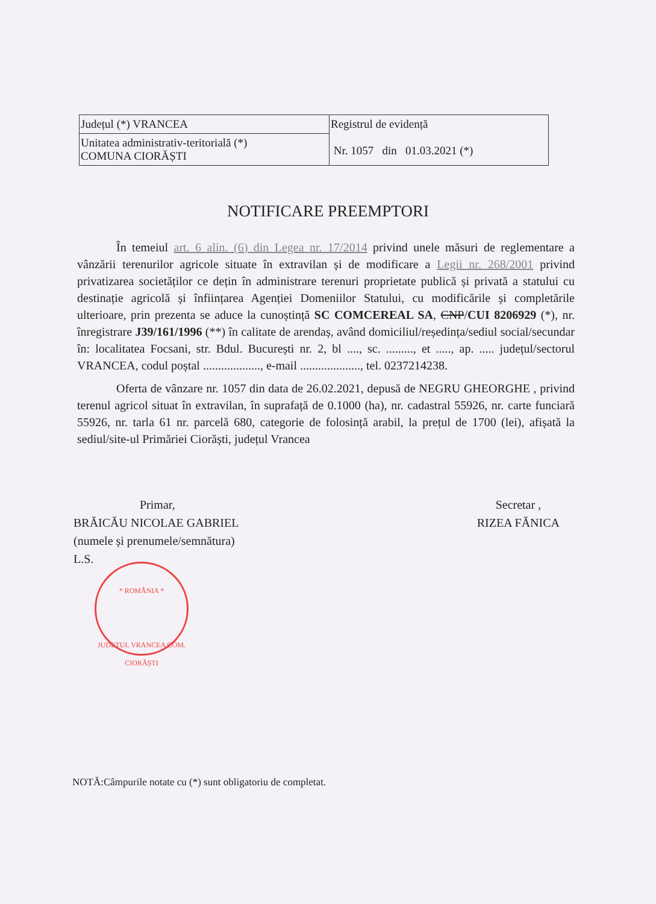| Județul (*) VRANCEA | Registrul de evidență Nr. 1057 din 01.03.2021 (*) |
| Unitatea administrativ-teritorială (*) COMUNA CIORĂȘTI | |
NOTIFICARE PREEMPTORI
În temeiul art. 6 alin. (6) din Legea nr. 17/2014 privind unele măsuri de reglementare a vânzării terenurilor agricole situate în extravilan și de modificare a Legii nr. 268/2001 privind privatizarea societăților ce dețin în administrare terenuri proprietate publică și privată a statului cu destinație agricolă și înființarea Agenției Domeniilor Statului, cu modificările și completările ulterioare, prin prezenta se aduce la cunoștință SC COMCEREAL SA, CNP/CUI 8206929 (*), nr. înregistrare J39/161/1996 (**) în calitate de arendaș, având domiciliul/reședința/sediul social/secundar în: localitatea Focsani, str. Bdul. București nr. 2, bl ...., sc. ........., et ....., ap. ..... județul/sectorul VRANCEA, codul poștal ..................., e-mail ...................., tel. 0237214238.
Oferta de vânzare nr. 1057 din data de 26.02.2021, depusă de NEGRU GHEORGHE , privind terenul agricol situat în extravilan, în suprafață de 0.1000 (ha), nr. cadastral 55926, nr. carte funciară 55926, nr. tarla 61 nr. parcelă 680, categorie de folosință arabil, la prețul de 1700 (lei), afișată la sediul/site-ul Primăriei Ciorăști, județul Vrancea
Primar,
BRĂICĂU NICOLAE GABRIEL
(numele și prenumele/semnătura)
L.S.
* ROMÂNIA *
JUDEȚUL VRANCEA COM. CIORĂȘTI
Secretar ,
RIZEA FĂNICA
NOTĂ:Câmpurile notate cu (*) sunt obligatoriu de completat.